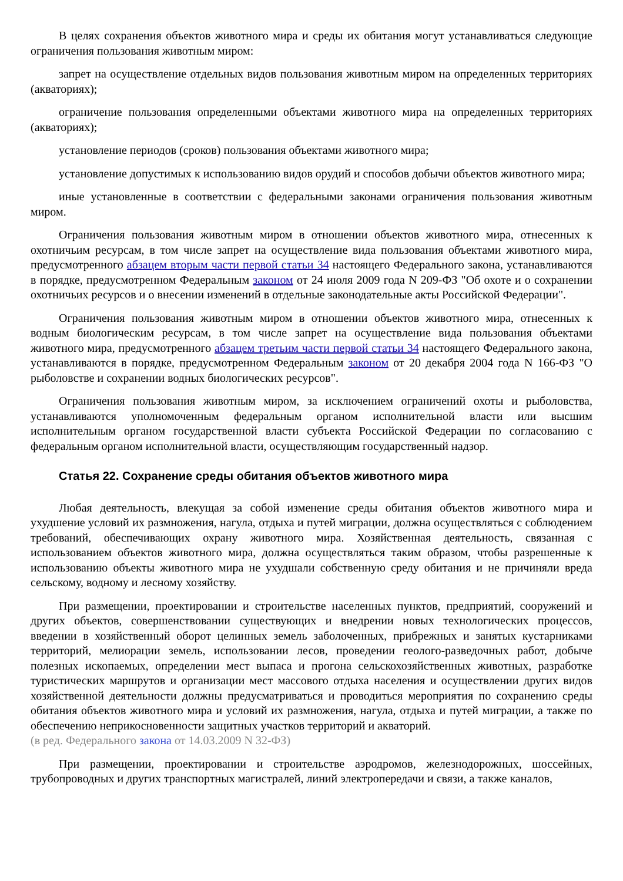В целях сохранения объектов животного мира и среды их обитания могут устанавливаться следующие ограничения пользования животным миром:
запрет на осуществление отдельных видов пользования животным миром на определенных территориях (акваториях);
ограничение пользования определенными объектами животного мира на определенных территориях (акваториях);
установление периодов (сроков) пользования объектами животного мира;
установление допустимых к использованию видов орудий и способов добычи объектов животного мира;
иные установленные в соответствии с федеральными законами ограничения пользования животным миром.
Ограничения пользования животным миром в отношении объектов животного мира, отнесенных к охотничьим ресурсам, в том числе запрет на осуществление вида пользования объектами животного мира, предусмотренного абзацем вторым части первой статьи 34 настоящего Федерального закона, устанавливаются в порядке, предусмотренном Федеральным законом от 24 июля 2009 года N 209-ФЗ "Об охоте и о сохранении охотничьих ресурсов и о внесении изменений в отдельные законодательные акты Российской Федерации".
Ограничения пользования животным миром в отношении объектов животного мира, отнесенных к водным биологическим ресурсам, в том числе запрет на осуществление вида пользования объектами животного мира, предусмотренного абзацем третьим части первой статьи 34 настоящего Федерального закона, устанавливаются в порядке, предусмотренном Федеральным законом от 20 декабря 2004 года N 166-ФЗ "О рыболовстве и сохранении водных биологических ресурсов".
Ограничения пользования животным миром, за исключением ограничений охоты и рыболовства, устанавливаются уполномоченным федеральным органом исполнительной власти или высшим исполнительным органом государственной власти субъекта Российской Федерации по согласованию с федеральным органом исполнительной власти, осуществляющим государственный надзор.
Статья 22. Сохранение среды обитания объектов животного мира
Любая деятельность, влекущая за собой изменение среды обитания объектов животного мира и ухудшение условий их размножения, нагула, отдыха и путей миграции, должна осуществляться с соблюдением требований, обеспечивающих охрану животного мира. Хозяйственная деятельность, связанная с использованием объектов животного мира, должна осуществляться таким образом, чтобы разрешенные к использованию объекты животного мира не ухудшали собственную среду обитания и не причиняли вреда сельскому, водному и лесному хозяйству.
При размещении, проектировании и строительстве населенных пунктов, предприятий, сооружений и других объектов, совершенствовании существующих и внедрении новых технологических процессов, введении в хозяйственный оборот целинных земель заболоченных, прибрежных и занятых кустарниками территорий, мелиорации земель, использовании лесов, проведении геолого-разведочных работ, добыче полезных ископаемых, определении мест выпаса и прогона сельскохозяйственных животных, разработке туристических маршрутов и организации мест массового отдыха населения и осуществлении других видов хозяйственной деятельности должны предусматриваться и проводиться мероприятия по сохранению среды обитания объектов животного мира и условий их размножения, нагула, отдыха и путей миграции, а также по обеспечению неприкосновенности защитных участков территорий и акваторий.
(в ред. Федерального закона от 14.03.2009 N 32-ФЗ)
При размещении, проектировании и строительстве аэродромов, железнодорожных, шоссейных, трубопроводных и других транспортных магистралей, линий электропередачи и связи, а также каналов,